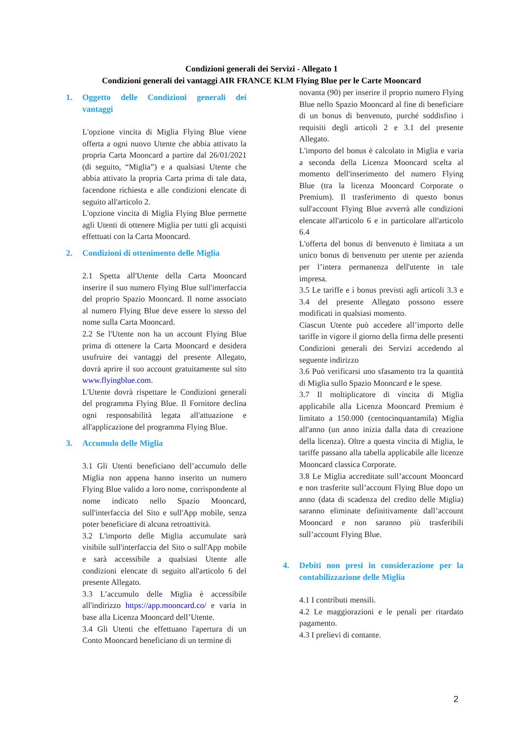Condizioni generali dei Servizi - Allegato 1
Condizioni generali dei vantaggi AIR FRANCE KLM Flying Blue per le Carte Mooncard
1. Oggetto delle Condizioni generali dei vantaggi
L'opzione vincita di Miglia Flying Blue viene offerta a ogni nuovo Utente che abbia attivato la propria Carta Mooncard a partire dal 26/01/2021 (di seguito, “Miglia”) e a qualsiasi Utente che abbia attivato la propria Carta prima di tale data, facendone richiesta e alle condizioni elencate di seguito all'articolo 2.
L'opzione vincita di Miglia Flying Blue permette agli Utenti di ottenere Miglia per tutti gli acquisti effettuati con la Carta Mooncard.
2. Condizioni di ottenimento delle Miglia
2.1 Spetta all'Utente della Carta Mooncard inserire il suo numero Flying Blue sull'interfaccia del proprio Spazio Mooncard. Il nome associato al numero Flying Blue deve essere lo stesso del nome sulla Carta Mooncard.
2.2 Se l'Utente non ha un account Flying Blue prima di ottenere la Carta Mooncard e desidera usufruire dei vantaggi del presente Allegato, dovrà aprire il suo account gratuitamente sul sito www.flyingblue.com.
L'Utente dovrà rispettare le Condizioni generali del programma Flying Blue. Il Fornitore declina ogni responsabilità legata all'attuazione e all'applicazione del programma Flying Blue.
3. Accumulo delle Miglia
3.1 Gli Utenti beneficiano dell’accumulo delle Miglia non appena hanno inserito un numero Flying Blue valido a loro nome, corrispondente al nome indicato nello Spazio Mooncard, sull'interfaccia del Sito e sull'App mobile, senza poter beneficiare di alcuna retroattività.
3.2 L'importo delle Miglia accumulate sarà visibile sull'interfaccia del Sito o sull'App mobile e sarà accessibile a qualsiasi Utente alle condizioni elencate di seguito all'articolo 6 del presente Allegato.
3.3 L’accumulo delle Miglia è accessibile all'indirizzo https://app.mooncard.co/ e varia in base alla Licenza Mooncard dell’Utente.
3.4 Gli Utenti che effettuano l'apertura di un Conto Mooncard beneficiano di un termine di
novanta (90) per inserire il proprio numero Flying Blue nello Spazio Mooncard al fine di beneficiare di un bonus di benvenuto, purché soddisfino i requisiti degli articoli 2 e 3.1 del presente Allegato.
L'importo del bonus è calcolato in Miglia e varia a seconda della Licenza Mooncard scelta al momento dell'inserimento del numero Flying Blue (tra la licenza Mooncard Corporate o Premium). Il trasferimento di questo bonus sull'account Flying Blue avverrà alle condizioni elencate all'articolo 6 e in particolare all'articolo 6.4
L'offerta del bonus di benvenuto è limitata a un unico bonus di benvenuto per utente per azienda per l’intera permanenza dell'utente in tale impresa.
3.5 Le tariffe e i bonus previsti agli articoli 3.3 e 3.4 del presente Allegato possono essere modificati in qualsiasi momento.
Ciascun Utente può accedere all’importo delle tariffe in vigore il giorno della firma delle presenti Condizioni generali dei Servizi accedendo al seguente indirizzo
3.6 Può verificarsi uno sfasamento tra la quantità di Miglia sullo Spazio Mooncard e le spese.
3.7 Il moltiplicatore di vincita di Miglia applicabile alla Licenza Mooncard Premium è limitato a 150.000 (centocinquantamila) Miglia all'anno (un anno inizia dalla data di creazione della licenza). Oltre a questa vincita di Miglia, le tariffe passano alla tabella applicabile alle licenze Mooncard classica Corporate.
3.8 Le Miglia accreditate sull’account Mooncard e non trasferite sull’account Flying Blue dopo un anno (data di scadenza del credito delle Miglia) saranno eliminate definitivamente dall’account Mooncard e non saranno più trasferibili sull’account Flying Blue.
4. Debiti non presi in considerazione per la contabilizzazione delle Miglia
4.1 I contributi mensili.
4.2 Le maggiorazioni e le penali per ritardato pagamento.
4.3 I prelievi di contante.
2